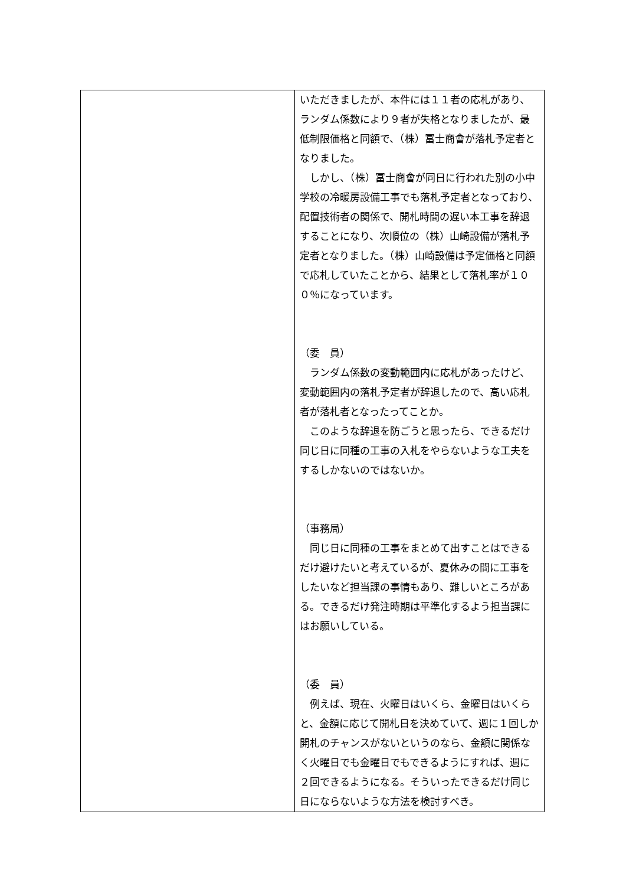| | いただきましたが、本件には１１者の応札があり、ランダム係数により９者が失格となりましたが、最低制限価格と同額で、（株）冨士商會が落札予定者となりました。 しかし、（株）冨士商會が同日に行われた別の小中学校の冷暖房設備工事でも落札予定者となっており、配置技術者の関係で、開札時間の遅い本工事を辞退することになり、次順位の（株）山崎設備が落札予定者となりました。（株）山崎設備は予定価格と同額で応札していたことから、結果として落札率が１００％になっています。 （委 員） ランダム係数の変動範囲内に応札があったけど、変動範囲内の落札予定者が辞退したので、高い応札者が落札者となったってことか。 このような辞退を防ごうと思ったら、できるだけ同じ日に同種の工事の入札をやらないような工夫をするしかないのではないか。 （事務局） 同じ日に同種の工事をまとめて出すことはできるだけ避けたいと考えているが、夏休みの間に工事をしたいなど担当課の事情もあり、難しいところがある。できるだけ発注時期は平準化するよう担当課にはお願いしている。 （委 員） 例えば、現在、火曜日はいくら、金曜日はいくらと、金額に応じて開札日を決めていて、週に１回しか開札のチャンスがないというのなら、金額に関係なく火曜日でも金曜日でもできるようにすれば、週に２回できるようになる。そういったできるだけ同じ日にならないような方法を検討すべき。 |